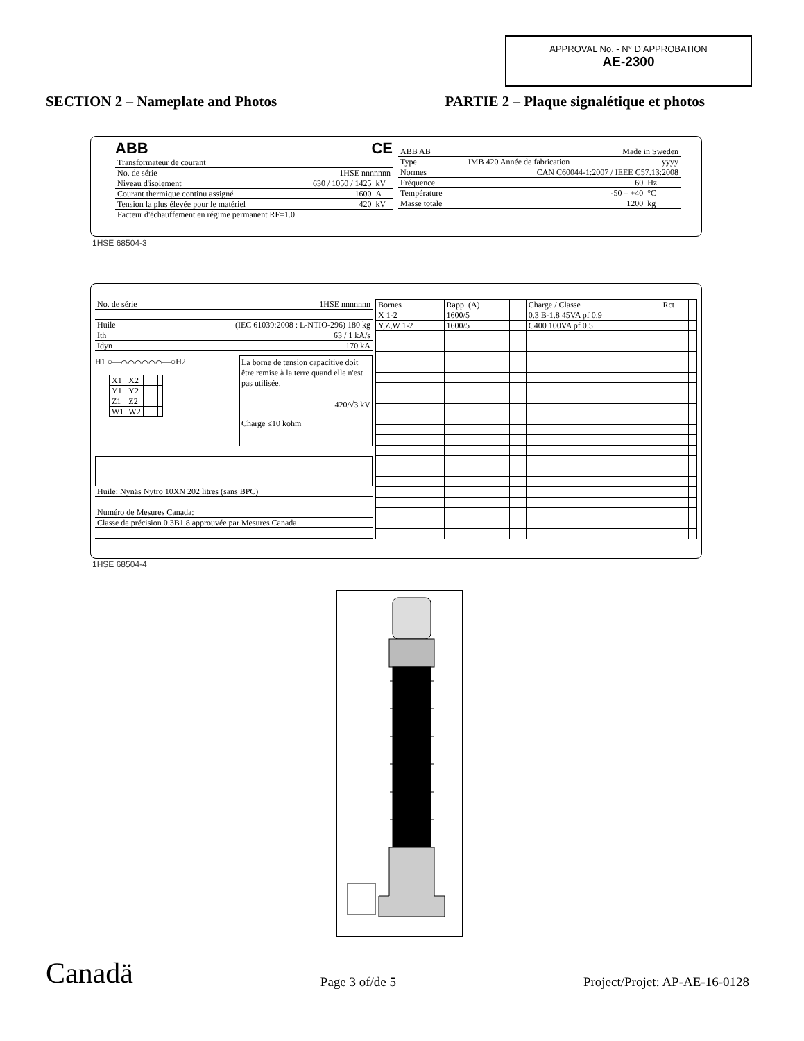APPROVAL No. - N° D’APPROBATION
AE-2300
SECTION 2 – Nameplate and Photos PARTIE 2 – Plaque signalétique et photos
ABB CE
| Transformateur de courant | | |
| No. de série | 1HSE nnnnnnn | |
| Niveau d'isolement | 630 / 1050 / 1425 | kV |
| Courant thermique continu assigné | 1600 | A |
| Tension la plus élevée pour le matériel | 420 | kV |
| Facteur d'échauffement en régime permanent RF=1.0 | | |
| ABB AB | Made in Sweden | | |
| Type | IMB 420 Année de fabrication | yyyy | |
| Normes | CAN C60044-1:2007 / IEEE C57.13:2008 | | |
| Fréquence | 60 | | Hz |
| Température | -50 – +40 | | °C |
| Masse totale | 1200 | | kg |
1HSE 68504-3
| No. de série | 1HSE nnnnnnn |
| Huile | (IEC 61039:2008 : L-NTIO-296) 180 kg |
| Ith | 63 / 1 kA/s |
| Idyn | 170 kA |
H1 ○—⌒⌒⌒⌒⌒⌒—○H2
| X1 | X2 | | | | |
| Y1 | Y2 | | | | |
| Z1 | Z2 | | | | |
| W1 | W2 | | | | |
La borne de tension capacitive doit être remise à la terre quand elle n'est pas utilisée.
420/√3 kV
Charge ≤10 kohm
| Huile: Nynäs Nytro 10XN 202 litres (sans BPC) |
| Numéro de Mesures Canada: |
| Classe de précision 0.3B1.8 approuvée par Mesures Canada |
| Bornes | Rapp. (A) | | | Charge / Classe | Rct | |
| X 1-2 | 1600/5 | | | 0.3 B-1.8 45VA pf 0.9 | | |
| Y,Z,W 1-2 | 1600/5 | | | C400 100VA pf 0.5 | | |
1HSE 68504-4
Canadä Page 3 of/de 5 Project/Projet: AP-AE-16-0128